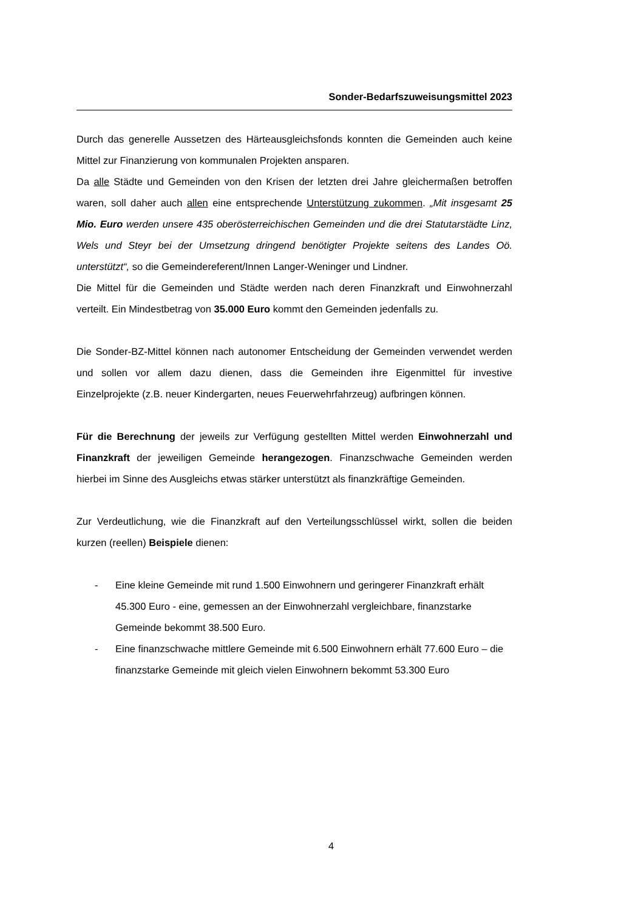Sonder-Bedarfszuweisungsmittel 2023
Durch das generelle Aussetzen des Härteausgleichsfonds konnten die Gemeinden auch keine Mittel zur Finanzierung von kommunalen Projekten ansparen.
Da alle Städte und Gemeinden von den Krisen der letzten drei Jahre gleichermaßen betroffen waren, soll daher auch allen eine entsprechende Unterstützung zukommen. „Mit insgesamt 25 Mio. Euro werden unsere 435 oberösterreichischen Gemeinden und die drei Statutarstädte Linz, Wels und Steyr bei der Umsetzung dringend benötigter Projekte seitens des Landes Oö. unterstützt“, so die Gemeindereferent/Innen Langer-Weninger und Lindner.
Die Mittel für die Gemeinden und Städte werden nach deren Finanzkraft und Einwohnerzahl verteilt. Ein Mindestbetrag von 35.000 Euro kommt den Gemeinden jedenfalls zu.
Die Sonder-BZ-Mittel können nach autonomer Entscheidung der Gemeinden verwendet werden und sollen vor allem dazu dienen, dass die Gemeinden ihre Eigenmittel für investive Einzelprojekte (z.B. neuer Kindergarten, neues Feuerwehrfahrzeug) aufbringen können.
Für die Berechnung der jeweils zur Verfügung gestellten Mittel werden Einwohnerzahl und Finanzkraft der jeweiligen Gemeinde herangezogen. Finanzschwache Gemeinden werden hierbei im Sinne des Ausgleichs etwas stärker unterstützt als finanzkräftige Gemeinden.
Zur Verdeutlichung, wie die Finanzkraft auf den Verteilungsschlüssel wirkt, sollen die beiden kurzen (reellen) Beispiele dienen:
- Eine kleine Gemeinde mit rund 1.500 Einwohnern und geringerer Finanzkraft erhält 45.300 Euro - eine, gemessen an der Einwohnerzahl vergleichbare, finanzstarke Gemeinde bekommt 38.500 Euro.
- Eine finanzschwache mittlere Gemeinde mit 6.500 Einwohnern erhält 77.600 Euro – die finanzstarke Gemeinde mit gleich vielen Einwohnern bekommt 53.300 Euro
4